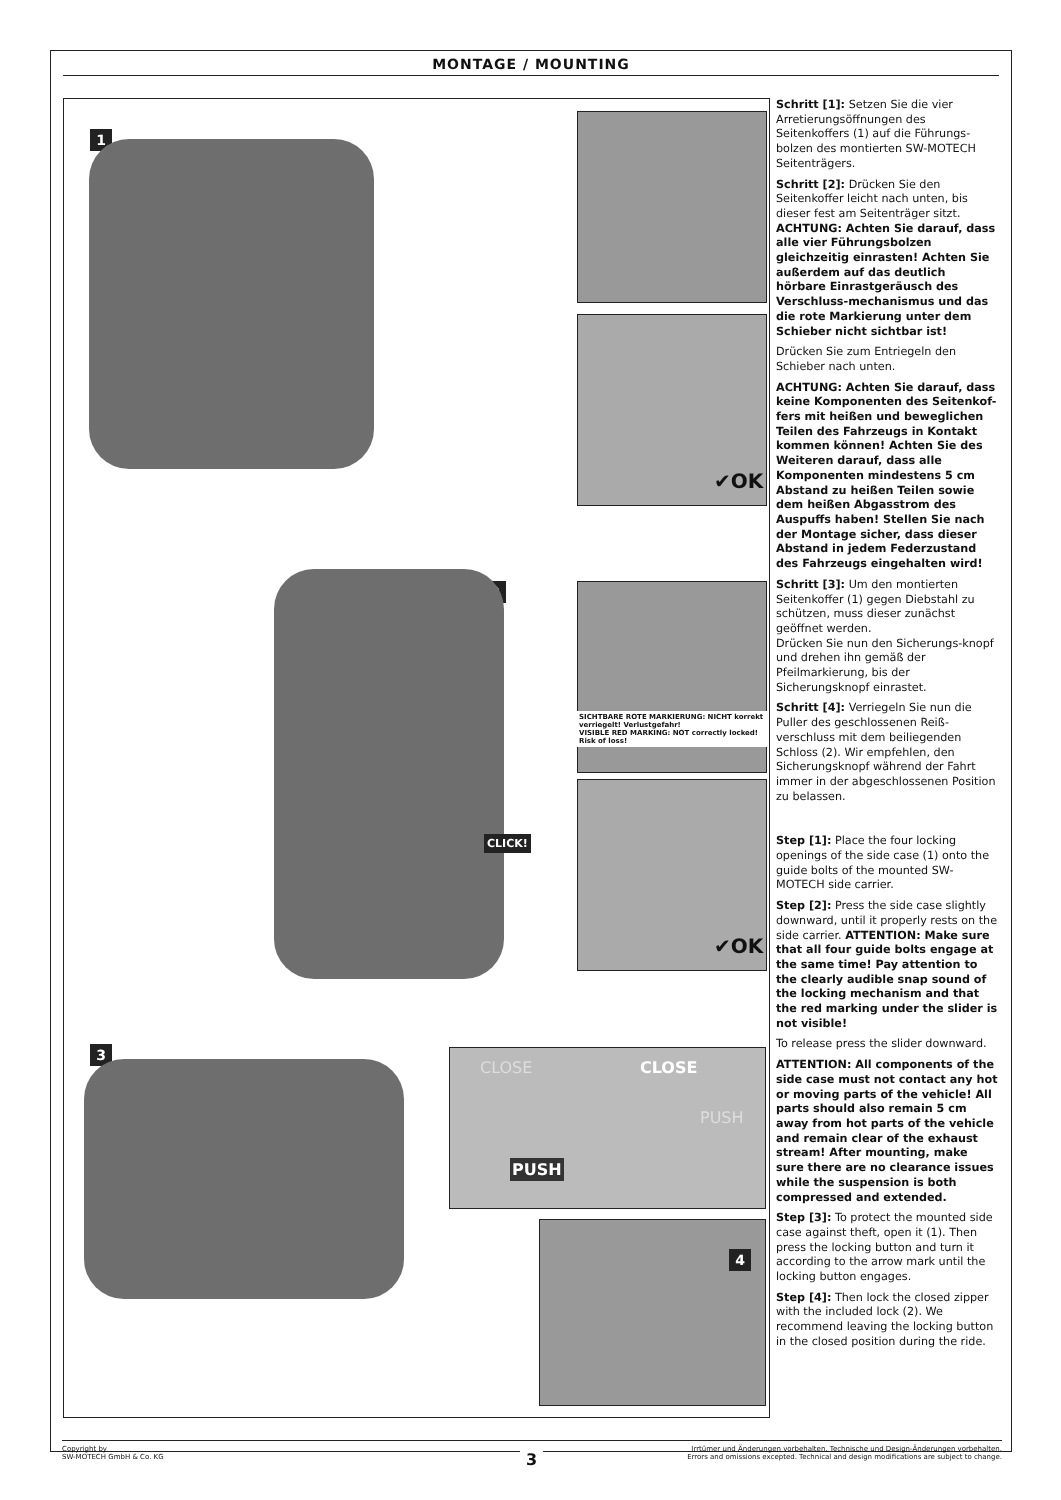MONTAGE / MOUNTING
1
✔OK
2
SICHTBARE ROTE MARKIERUNG: NICHT korrekt verriegelt! Verlustgefahr!
VISIBLE RED MARKING: NOT correctly locked! Risk of loss!
✔OK
CLICK!
3 PUSH
CLOSE CLOSE
PUSH
4
Schritt [1]: Setzen Sie die vier Arretierungsöffnungen des Seitenkoffers (1) auf die Führungs-bolzen des montierten SW-MOTECH Seitenträgers.
Schritt [2]: Drücken Sie den Seitenkoffer leicht nach unten, bis dieser fest am Seitenträger sitzt. ACHTUNG: Achten Sie darauf, dass alle vier Führungsbolzen gleichzeitig einrasten! Achten Sie außerdem auf das deutlich hörbare Einrastgeräusch des Verschluss-mechanismus und das die rote Markierung unter dem Schieber nicht sichtbar ist!
Drücken Sie zum Entriegeln den Schieber nach unten.
ACHTUNG: Achten Sie darauf, dass keine Komponenten des Seitenkof-fers mit heißen und beweglichen Teilen des Fahrzeugs in Kontakt kommen können! Achten Sie des Weiteren darauf, dass alle Komponenten mindestens 5 cm Abstand zu heißen Teilen sowie dem heißen Abgasstrom des Auspuffs haben! Stellen Sie nach der Montage sicher, dass dieser Abstand in jedem Federzustand des Fahrzeugs eingehalten wird!
Schritt [3]: Um den montierten Seitenkoffer (1) gegen Diebstahl zu schützen, muss dieser zunächst geöffnet werden.
Drücken Sie nun den Sicherungs-knopf und drehen ihn gemäß der Pfeilmarkierung, bis der Sicherungsknopf einrastet.
Schritt [4]: Verriegeln Sie nun die Puller des geschlossenen Reiß-verschluss mit dem beiliegenden Schloss (2). Wir empfehlen, den Sicherungsknopf während der Fahrt immer in der abgeschlossenen Position zu belassen.
Step [1]: Place the four locking openings of the side case (1) onto the guide bolts of the mounted SW-MOTECH side carrier.
Step [2]: Press the side case slightly downward, until it properly rests on the side carrier. ATTENTION: Make sure that all four guide bolts engage at the same time! Pay attention to the clearly audible snap sound of the locking mechanism and that the red marking under the slider is not visible!
To release press the slider downward.
ATTENTION: All components of the side case must not contact any hot or moving parts of the vehicle! All parts should also remain 5 cm away from hot parts of the vehicle and remain clear of the exhaust stream! After mounting, make sure there are no clearance issues while the suspension is both compressed and extended.
Step [3]: To protect the mounted side case against theft, open it (1). Then press the locking button and turn it according to the arrow mark until the locking button engages.
Step [4]: Then lock the closed zipper with the included lock (2). We recommend leaving the locking button in the closed position during the ride.
Copyright by
SW-MOTECH GmbH & Co. KG
Irrtümer und Änderungen vorbehalten. Technische und Design-Änderungen vorbehalten.
Errors and omissions excepted. Technical and design modifications are subject to change.
3